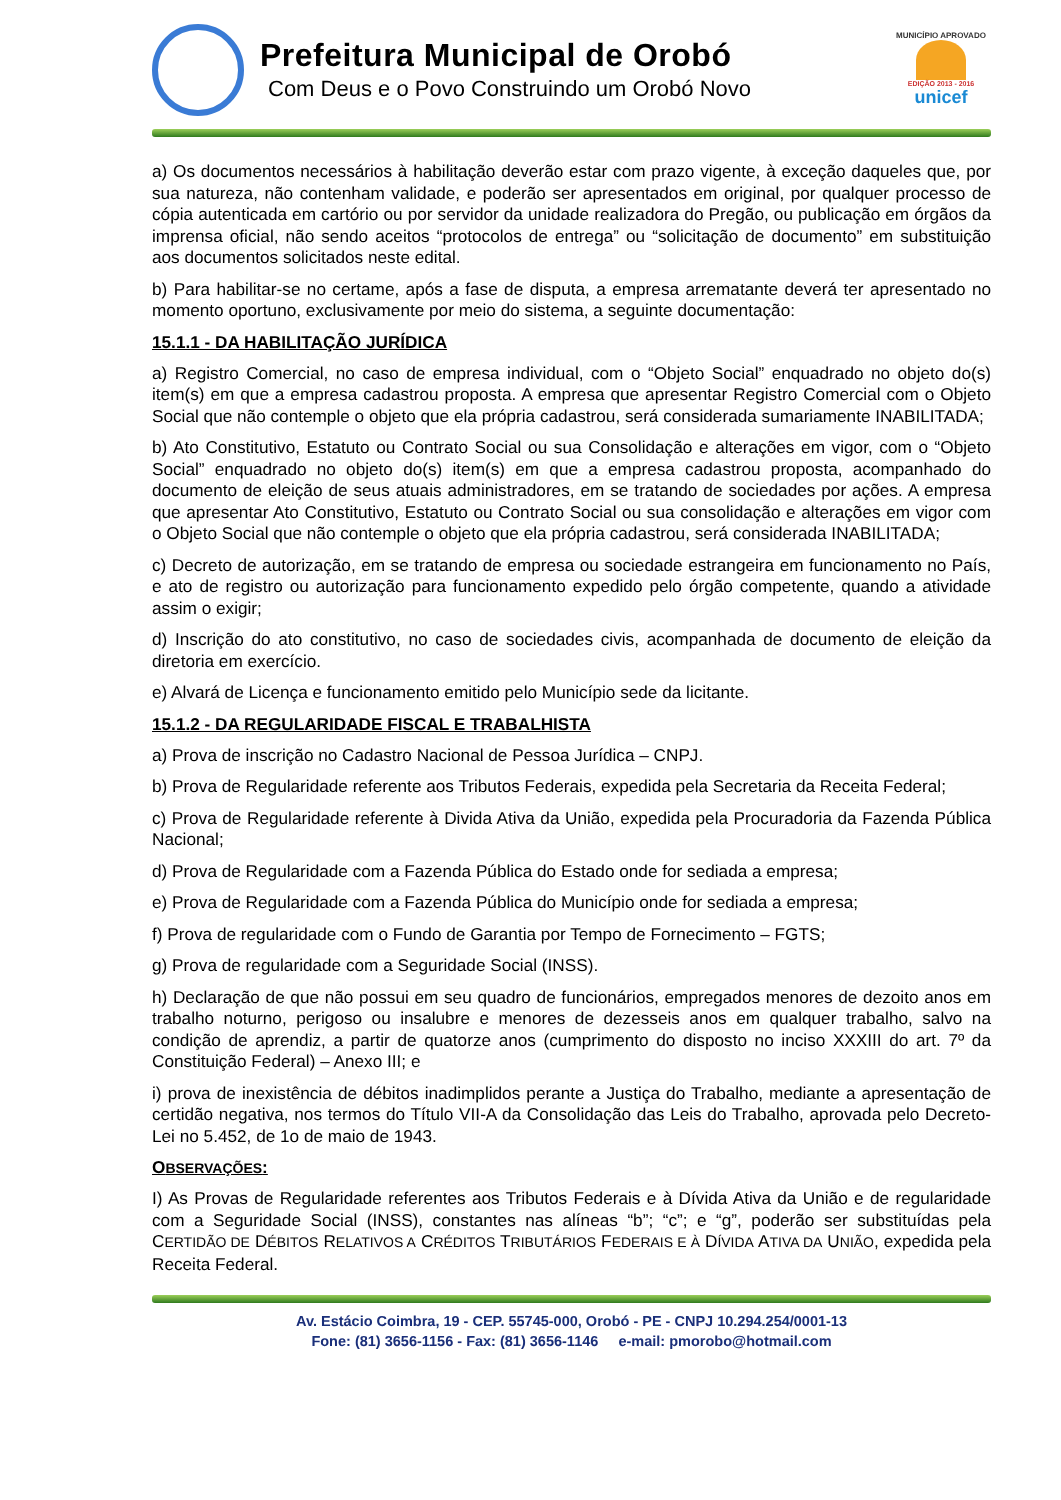Prefeitura Municipal de Orobó
Com Deus e o Povo Construindo um Orobó Novo
MUNICÍPIO APROVADO
EDIÇÃO 2013 - 2016
unicef
a) Os documentos necessários à habilitação deverão estar com prazo vigente, à exceção daqueles que, por sua natureza, não contenham validade, e poderão ser apresentados em original, por qualquer processo de cópia autenticada em cartório ou por servidor da unidade realizadora do Pregão, ou publicação em órgãos da imprensa oficial, não sendo aceitos “protocolos de entrega” ou “solicitação de documento” em substituição aos documentos solicitados neste edital.
b) Para habilitar-se no certame, após a fase de disputa, a empresa arrematante deverá ter apresentado no momento oportuno, exclusivamente por meio do sistema, a seguinte documentação:
15.1.1 - DA HABILITAÇÃO JURÍDICA
a) Registro Comercial, no caso de empresa individual, com o “Objeto Social” enquadrado no objeto do(s) item(s) em que a empresa cadastrou proposta. A empresa que apresentar Registro Comercial com o Objeto Social que não contemple o objeto que ela própria cadastrou, será considerada sumariamente INABILITADA;
b) Ato Constitutivo, Estatuto ou Contrato Social ou sua Consolidação e alterações em vigor, com o “Objeto Social” enquadrado no objeto do(s) item(s) em que a empresa cadastrou proposta, acompanhado do documento de eleição de seus atuais administradores, em se tratando de sociedades por ações. A empresa que apresentar Ato Constitutivo, Estatuto ou Contrato Social ou sua consolidação e alterações em vigor com o Objeto Social que não contemple o objeto que ela própria cadastrou, será considerada INABILITADA;
c) Decreto de autorização, em se tratando de empresa ou sociedade estrangeira em funcionamento no País, e ato de registro ou autorização para funcionamento expedido pelo órgão competente, quando a atividade assim o exigir;
d) Inscrição do ato constitutivo, no caso de sociedades civis, acompanhada de documento de eleição da diretoria em exercício.
e) Alvará de Licença e funcionamento emitido pelo Município sede da licitante.
15.1.2 - DA REGULARIDADE FISCAL E TRABALHISTA
a) Prova de inscrição no Cadastro Nacional de Pessoa Jurídica – CNPJ.
b) Prova de Regularidade referente aos Tributos Federais, expedida pela Secretaria da Receita Federal;
c) Prova de Regularidade referente à Divida Ativa da União, expedida pela Procuradoria da Fazenda Pública Nacional;
d) Prova de Regularidade com a Fazenda Pública do Estado onde for sediada a empresa;
e) Prova de Regularidade com a Fazenda Pública do Município onde for sediada a empresa;
f) Prova de regularidade com o Fundo de Garantia por Tempo de Fornecimento – FGTS;
g) Prova de regularidade com a Seguridade Social (INSS).
h) Declaração de que não possui em seu quadro de funcionários, empregados menores de dezoito anos em trabalho noturno, perigoso ou insalubre e menores de dezesseis anos em qualquer trabalho, salvo na condição de aprendiz, a partir de quatorze anos (cumprimento do disposto no inciso XXXIII do art. 7º da Constituição Federal) – Anexo III; e
i) prova de inexistência de débitos inadimplidos perante a Justiça do Trabalho, mediante a apresentação de certidão negativa, nos termos do Título VII-A da Consolidação das Leis do Trabalho, aprovada pelo Decreto-Lei no 5.452, de 1o de maio de 1943.
OBSERVAÇÕES:
I) As Provas de Regularidade referentes aos Tributos Federais e à Dívida Ativa da União e de regularidade com a Seguridade Social (INSS), constantes nas alíneas “b”; “c”; e “g”, poderão ser substituídas pela CERTIDÃO DE DÉBITOS RELATIVOS A CRÉDITOS TRIBUTÁRIOS FEDERAIS E À DÍVIDA ATIVA DA UNIÃO, expedida pela Receita Federal.
Av. Estácio Coimbra, 19 - CEP. 55745-000, Orobó - PE - CNPJ 10.294.254/0001-13
Fone: (81) 3656-1156 - Fax: (81) 3656-1146 e-mail: pmorobo@hotmail.com